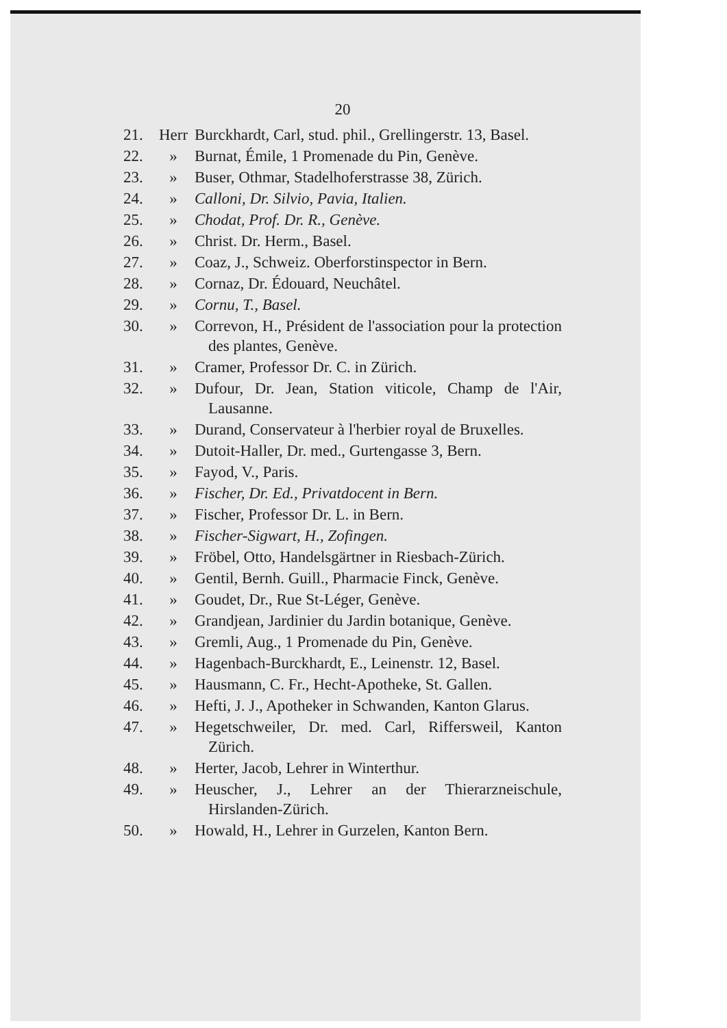20
21. Herr Burckhardt, Carl, stud. phil., Grellingerstr. 13, Basel.
22. » Burnat, Émile, 1 Promenade du Pin, Genève.
23. » Buser, Othmar, Stadelhoferstrasse 38, Zürich.
24. » Calloni, Dr. Silvio, Pavia, Italien.
25. » Chodat, Prof. Dr. R., Genève.
26. » Christ. Dr. Herm., Basel.
27. » Coaz, J., Schweiz. Oberforstinspector in Bern.
28. » Cornaz, Dr. Édouard, Neuchâtel.
29. » Cornu, T., Basel.
30. » Correvon, H., Président de l'association pour la protection des plantes, Genève.
31. » Cramer, Professor Dr. C. in Zürich.
32. » Dufour, Dr. Jean, Station viticole, Champ de l'Air, Lausanne.
33. » Durand, Conservateur à l'herbier royal de Bruxelles.
34. » Dutoit-Haller, Dr. med., Gurtengasse 3, Bern.
35. » Fayod, V., Paris.
36. » Fischer, Dr. Ed., Privatdocent in Bern.
37. » Fischer, Professor Dr. L. in Bern.
38. » Fischer-Sigwart, H., Zofingen.
39. » Fröbel, Otto, Handelsgärtner in Riesbach-Zürich.
40. » Gentil, Bernh. Guill., Pharmacie Finck, Genève.
41. » Goudet, Dr., Rue St-Léger, Genève.
42. » Grandjean, Jardinier du Jardin botanique, Genève.
43. » Gremli, Aug., 1 Promenade du Pin, Genève.
44. » Hagenbach-Burckhardt, E., Leinenstr. 12, Basel.
45. » Hausmann, C. Fr., Hecht-Apotheke, St. Gallen.
46. » Hefti, J. J., Apotheker in Schwanden, Kanton Glarus.
47. » Hegetschweiler, Dr. med. Carl, Riffersweil, Kanton Zürich.
48. » Herter, Jacob, Lehrer in Winterthur.
49. » Heuscher, J., Lehrer an der Thierarzneischule, Hirslanden-Zürich.
50. » Howald, H., Lehrer in Gurzelen, Kanton Bern.